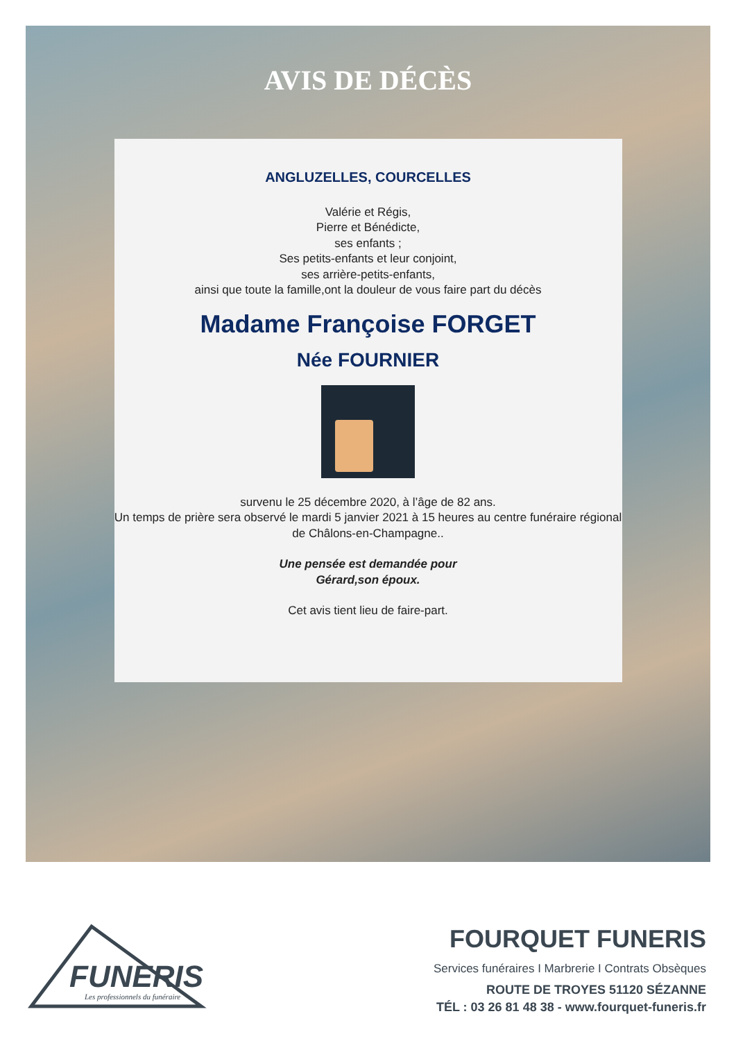AVIS DE DÉCÈS
ANGLUZELLES, COURCELLES
Valérie et Régis,
Pierre et Bénédicte,
ses enfants ;
Ses petits-enfants et leur conjoint,
ses arrière-petits-enfants,
ainsi que toute la famille,ont la douleur de vous faire part du décès
Madame Françoise FORGET
Née FOURNIER
survenu le 25 décembre 2020, à l’âge de 82 ans.
Un temps de prière sera observé le mardi 5 janvier 2021 à 15 heures au centre funéraire régional
de Châlons-en-Champagne..
Une pensée est demandée pour
Gérard,son époux.
Cet avis tient lieu de faire-part.
FUNERIS
Les professionnels du funéraire
FOURQUET FUNERIS
Services funéraires I Marbrerie I Contrats Obsèques
ROUTE DE TROYES 51120 SÉZANNE
TÉL : 03 26 81 48 38 - www.fourquet-funeris.fr